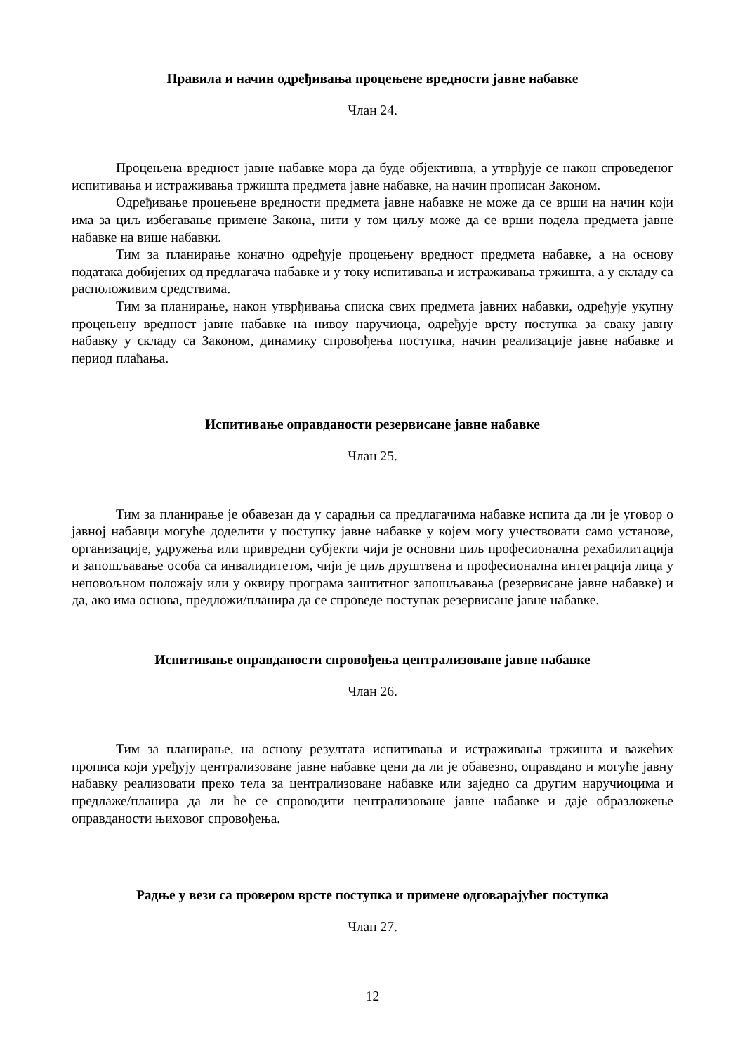Правила и начин одређивања процењене вредности јавне набавке
Члан 24.
Процењена вредност јавне набавке мора да буде објективна, а утврђује се након спроведеног испитивања и истраживања тржишта предмета јавне набавке, на начин прописан Законом.
Одређивање процењене вредности предмета јавне набавке не може да се врши на начин који има за циљ избегавање примене Закона, нити у том циљу може да се врши подела предмета јавне набавке на више набавки.
Тим за планирање коначно одређује процењену вредност предмета набавке, а на основу података добијених од предлагача набавке и у току испитивања и истраживања тржишта, а у складу са расположивим средствима.
Тим за планирање, након утврђивања списка свих предмета јавних набавки, одређује укупну процењену вредност јавне набавке на нивоу наручиоца, одређује врсту поступка за сваку јавну набавку у складу са Законом, динамику спровођења поступка, начин реализације јавне набавке и период плаћања.
Испитивање оправданости резервисане јавне набавке
Члан 25.
Тим за планирање је обавезан да у сарадњи са предлагачима набавке испита да ли је уговор о јавној набавци могуће доделити у поступку јавне набавке у којем могу учествовати само установе, организације, удружења или привредни субјекти чији је основни циљ професионална рехабилитација и запошљавање особа са инвалидитетом, чији је циљ друштвена и професионална интеграција лица у неповољном положају или у оквиру програма заштитног запошљавања (резервисане јавне набавке) и да, ако има основа, предложи/планира да се спроведе поступак резервисане јавне набавке.
Испитивање оправданости спровођења централизоване јавне набавке
Члан 26.
Тим за планирање, на основу резултата испитивања и истраживања тржишта и важећих прописа који уређују централизоване јавне набавке цени да ли је обавезно, оправдано и могуће јавну набавку реализовати преко тела за централизоване набавке или заједно са другим наручиоцима и предлаже/планира да ли ће се спроводити централизоване јавне набавке и даје образложење оправданости њиховог спровођења.
Радње у вези са провером врсте поступка и примене одговарајућег поступка
Члан 27.
12